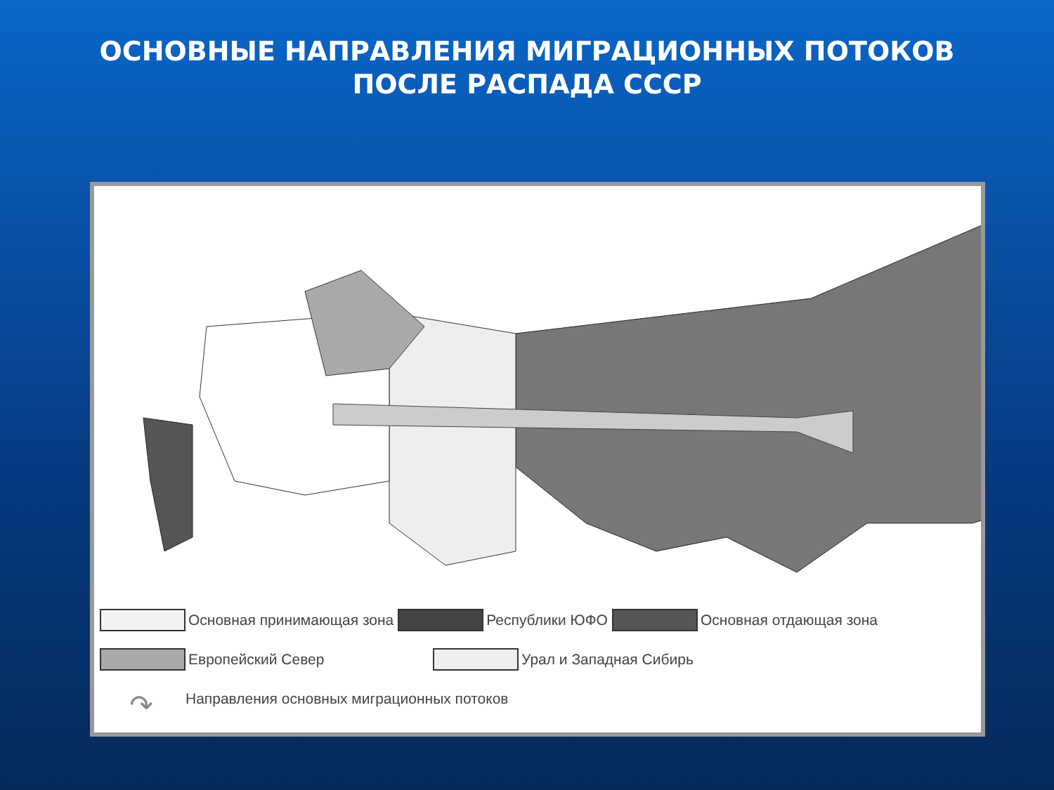ОСНОВНЫЕ НАПРАВЛЕНИЯ МИГРАЦИОННЫХ ПОТОКОВ
ПОСЛЕ РАСПАДА СССР
Основная принимающая зона Республики ЮФО Основная отдающая зона
Европейский Север Урал и Западная Сибирь
↷
Направления основных миграционных потоков